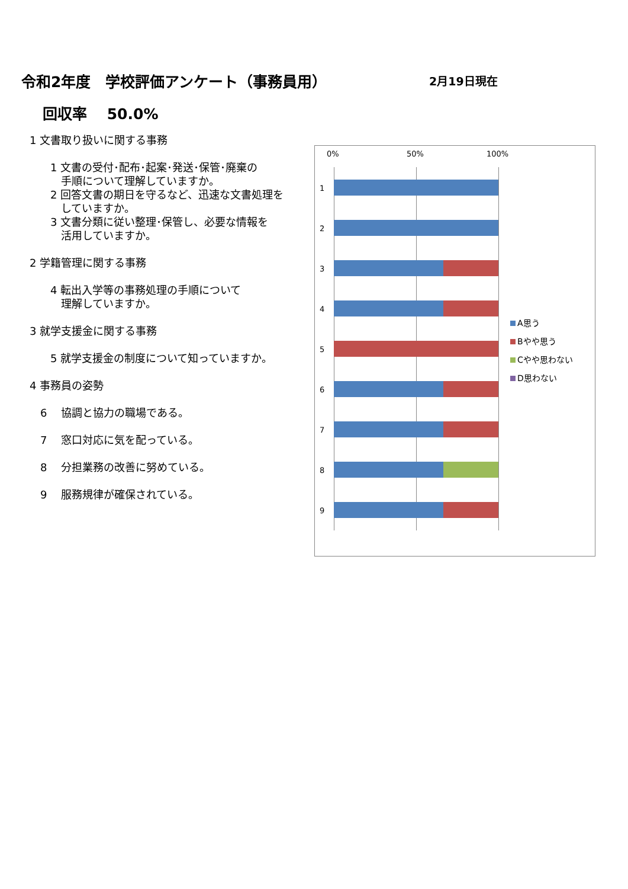令和2年度　学校評価アンケート（事務員用）
2月19日現在
回収率　 50.0%
1 文書取り扱いに関する事務
1 文書の受付･配布･起案･発送･保管･廃棄の
　手順について理解していますか。
2 回答文書の期日を守るなど、迅速な文書処理を
　していますか。
3 文書分類に従い整理･保管し、必要な情報を
　活用していますか。
2 学籍管理に関する事務
4 転出入学等の事務処理の手順について
　理解していますか。
3 就学支援金に関する事務
5 就学支援金の制度について知っていますか。
4 事務員の姿勢
6　 協調と協力の職場である。
7　 窓口対応に気を配っている。
8　 分担業務の改善に努めている。
9　 服務規律が確保されている。
0% 50% 100%
1
2
3
4
5
6
7
8
9
A思う
Bやや思う
Cやや思わない
D思わない